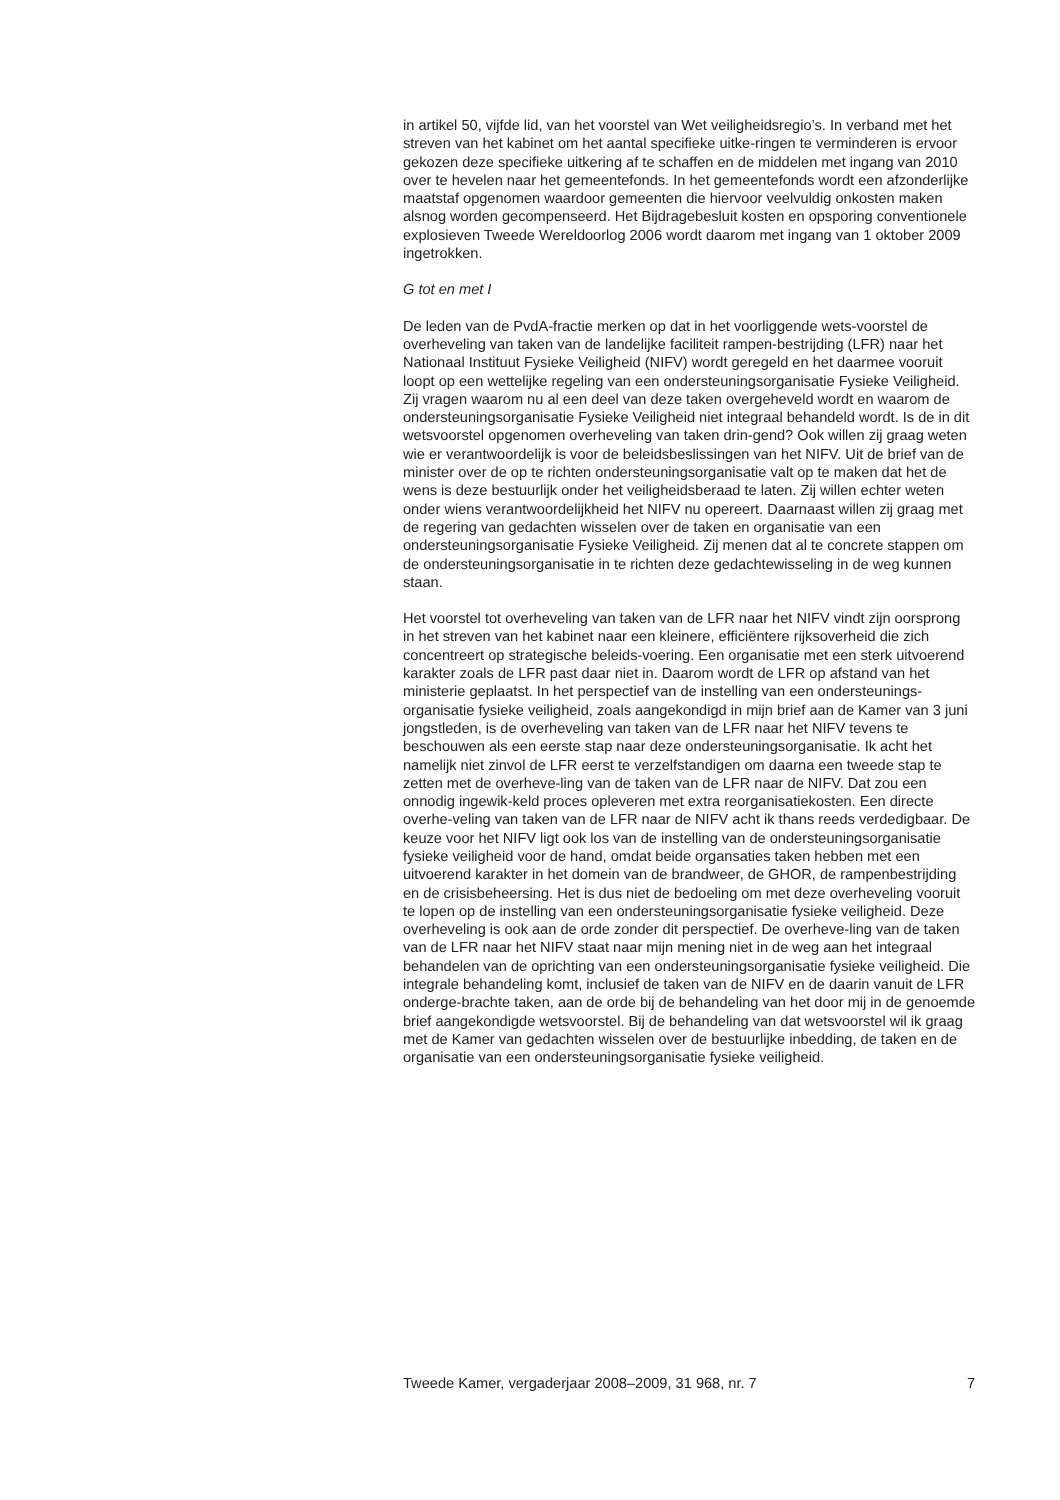in artikel 50, vijfde lid, van het voorstel van Wet veiligheidsregio’s. In verband met het streven van het kabinet om het aantal specifieke uitke-ringen te verminderen is ervoor gekozen deze specifieke uitkering af te schaffen en de middelen met ingang van 2010 over te hevelen naar het gemeentefonds. In het gemeentefonds wordt een afzonderlijke maatstaf opgenomen waardoor gemeenten die hiervoor veelvuldig onkosten maken alsnog worden gecompenseerd. Het Bijdragebesluit kosten en opsporing conventionele explosieven Tweede Wereldoorlog 2006 wordt daarom met ingang van 1 oktober 2009 ingetrokken.
G tot en met I
De leden van de PvdA-fractie merken op dat in het voorliggende wets-voorstel de overheveling van taken van de landelijke faciliteit rampen-bestrijding (LFR) naar het Nationaal Instituut Fysieke Veiligheid (NIFV) wordt geregeld en het daarmee vooruit loopt op een wettelijke regeling van een ondersteuningsorganisatie Fysieke Veiligheid. Zij vragen waarom nu al een deel van deze taken overgeheveld wordt en waarom de ondersteuningsorganisatie Fysieke Veiligheid niet integraal behandeld wordt. Is de in dit wetsvoorstel opgenomen overheveling van taken drin-gend? Ook willen zij graag weten wie er verantwoordelijk is voor de beleidsbeslissingen van het NIFV. Uit de brief van de minister over de op te richten ondersteuningsorganisatie valt op te maken dat het de wens is deze bestuurlijk onder het veiligheidsberaad te laten. Zij willen echter weten onder wiens verantwoordelijkheid het NIFV nu opereert. Daarnaast willen zij graag met de regering van gedachten wisselen over de taken en organisatie van een ondersteuningsorganisatie Fysieke Veiligheid. Zij menen dat al te concrete stappen om de ondersteuningsorganisatie in te richten deze gedachtewisseling in de weg kunnen staan.
Het voorstel tot overheveling van taken van de LFR naar het NIFV vindt zijn oorsprong in het streven van het kabinet naar een kleinere, efficiëntere rijksoverheid die zich concentreert op strategische beleids-voering. Een organisatie met een sterk uitvoerend karakter zoals de LFR past daar niet in. Daarom wordt de LFR op afstand van het ministerie geplaatst. In het perspectief van de instelling van een ondersteunings-organisatie fysieke veiligheid, zoals aangekondigd in mijn brief aan de Kamer van 3 juni jongstleden, is de overheveling van taken van de LFR naar het NIFV tevens te beschouwen als een eerste stap naar deze ondersteuningsorganisatie. Ik acht het namelijk niet zinvol de LFR eerst te verzelfstandigen om daarna een tweede stap te zetten met de overheve-ling van de taken van de LFR naar de NIFV. Dat zou een onnodig ingewik-keld proces opleveren met extra reorganisatiekosten. Een directe overhe-veling van taken van de LFR naar de NIFV acht ik thans reeds verdedigbaar. De keuze voor het NIFV ligt ook los van de instelling van de ondersteuningsorganisatie fysieke veiligheid voor de hand, omdat beide organsaties taken hebben met een uitvoerend karakter in het domein van de brandweer, de GHOR, de rampenbestrijding en de crisisbeheersing. Het is dus niet de bedoeling om met deze overheveling vooruit te lopen op de instelling van een ondersteuningsorganisatie fysieke veiligheid. Deze overheveling is ook aan de orde zonder dit perspectief. De overheve-ling van de taken van de LFR naar het NIFV staat naar mijn mening niet in de weg aan het integraal behandelen van de oprichting van een ondersteuningsorganisatie fysieke veiligheid. Die integrale behandeling komt, inclusief de taken van de NIFV en de daarin vanuit de LFR ondergе-brachte taken, aan de orde bij de behandeling van het door mij in de genoemde brief aangekondigde wetsvoorstel. Bij de behandeling van dat wetsvoorstel wil ik graag met de Kamer van gedachten wisselen over de bestuurlijke inbedding, de taken en de organisatie van een ondersteuningsorganisatie fysieke veiligheid.
Tweede Kamer, vergaderjaar 2008–2009, 31 968, nr. 7 7